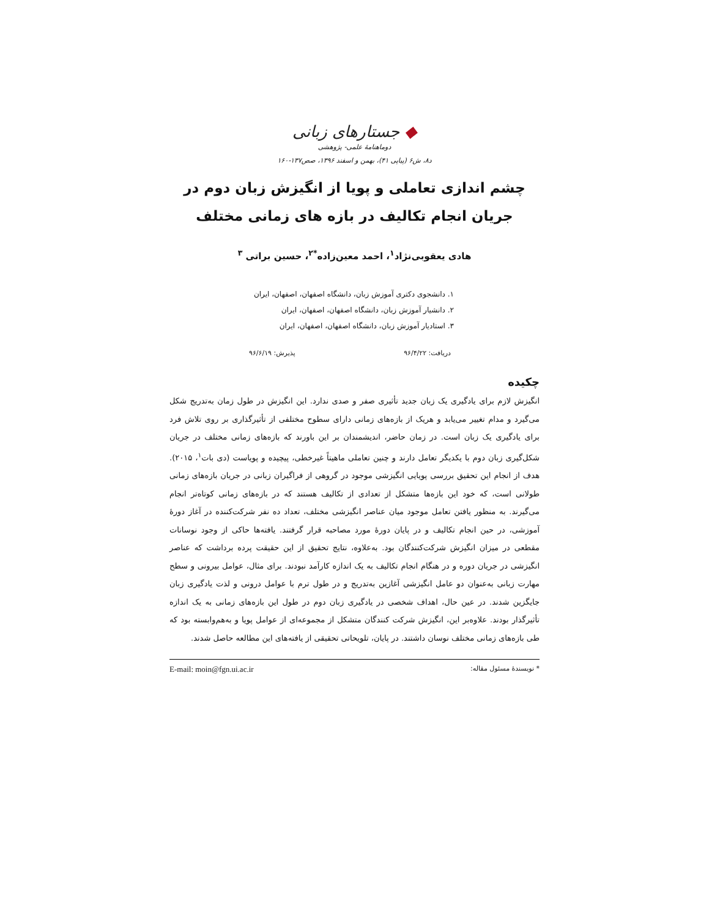◆ جستارهای زبانی
دوماهنامهٔ علمی- پژوهشی
د۸، ش۶ (پیاپی ۴۱)، بهمن و اسفند ۱۳۹۶، صص۱۳۷-۱۶۰
چشم اندازی تعاملی و پویا از انگیزش زبان دوم در جریان انجام تکالیف در بازه های زمانی مختلف
هادی یعقوبی‌نژاد<sup>۱</sup>، احمد معین‌زاده<sup>*۲</sup>، حسین براتی <sup>۳</sup>
۱. دانشجوی دکتری آموزش زبان، دانشگاه اصفهان، اصفهان، ایران
۲. دانشیار آموزش زبان، دانشگاه اصفهان، اصفهان، ایران
۳. استادیار آموزش زبان، دانشگاه اصفهان، اصفهان، ایران
دریافت: ۹۶/۴/۲۲ پذیرش: ۹۶/۶/۱۹
چکیده
انگیزش لازم برای یادگیری یک زبان جدید تأثیری صفر و صدی ندارد. این انگیزش در طول زمان به‌تدریج شکل می‌گیرد و مدام تغییر می‌یابد و هریک از بازه‌های زمانی دارای سطوح مختلفی از تأثیرگذاری بر روی تلاش فرد برای یادگیری یک زبان است. در زمان حاضر، اندیشمندان بر این باورند که بازه‌های زمانی مختلف در جریان شکل‌گیری زبان دوم با یکدیگر تعامل دارند و چنین تعاملی ماهیتاً غیرخطی، پیچیده و پویاست (دی بات<sup>۱</sup>، ۲۰۱۵). هدف از انجام این تحقیق بررسی پویایی انگیزشی موجود در گروهی از فراگیران زبانی در جریان بازه‌های زمانی طولانی است، که خود این بازه‌ها متشکل از تعدادی از تکالیف هستند که در بازه‌های زمانی کوتاه‌تر انجام می‌گیرند. به منظور یافتن تعامل موجود میان عناصر انگیزشی مختلف، تعداد ده نفر شرکت‌کننده در آغاز دورهٔ آموزشی، در حین انجام تکالیف و در پایان دورهٔ مورد مصاحبه قرار گرفتند. یافته‌ها حاکی از وجود نوسانات مقطعی در میزان انگیزش شرکت‌کنندگان بود. به‌علاوه، نتایج تحقیق از این حقیقت پرده برداشت که عناصر انگیزشی در جریان دوره و در هنگام انجام تکالیف به یک اندازه کارآمد نبودند. برای مثال، عوامل بیرونی و سطح مهارت زبانی به‌عنوان دو عامل انگیزشی آغازین به‌تدریج و در طول ترم با عوامل درونی و لذت یادگیری زبان جایگزین شدند. در عین حال، اهداف شخصی در یادگیری زبان دوم در طول این بازه‌های زمانی به یک اندازه تأثیرگذار بودند. علاوه‌بر این، انگیزش شرکت کنندگان متشکل از مجموعه‌ای از عوامل پویا و به‌هم‌وابسته بود که طی بازه‌های زمانی مختلف نوسان داشتند. در پایان، تلویحاتی تحقیقی از یافته‌های این مطالعه حاصل شدند.
* نویسندهٔ مسئول مقاله: E-mail: moin@fgn.ui.ac.ir